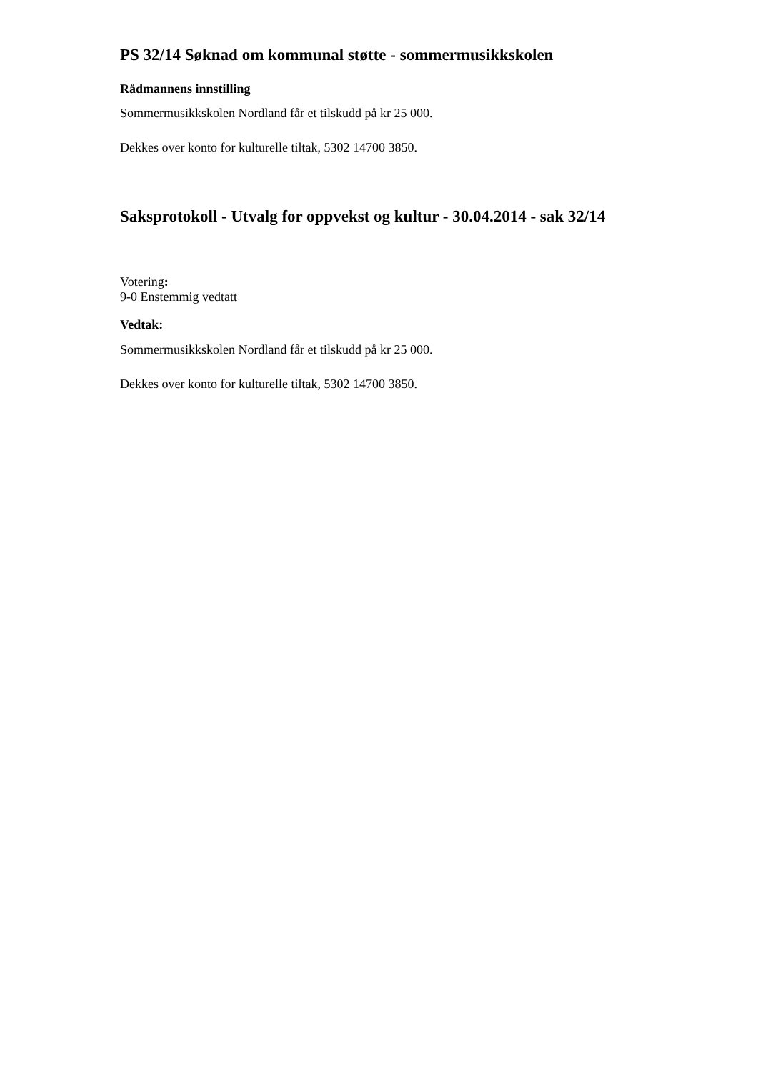PS 32/14 Søknad om kommunal støtte - sommermusikkskolen
Rådmannens innstilling
Sommermusikkskolen Nordland får et tilskudd på kr 25 000.
Dekkes over konto for kulturelle tiltak, 5302 14700 3850.
Saksprotokoll - Utvalg for oppvekst og kultur - 30.04.2014 - sak 32/14
Votering:
9-0 Enstemmig vedtatt
Vedtak:
Sommermusikkskolen Nordland får et tilskudd på kr 25 000.
Dekkes over konto for kulturelle tiltak, 5302 14700 3850.